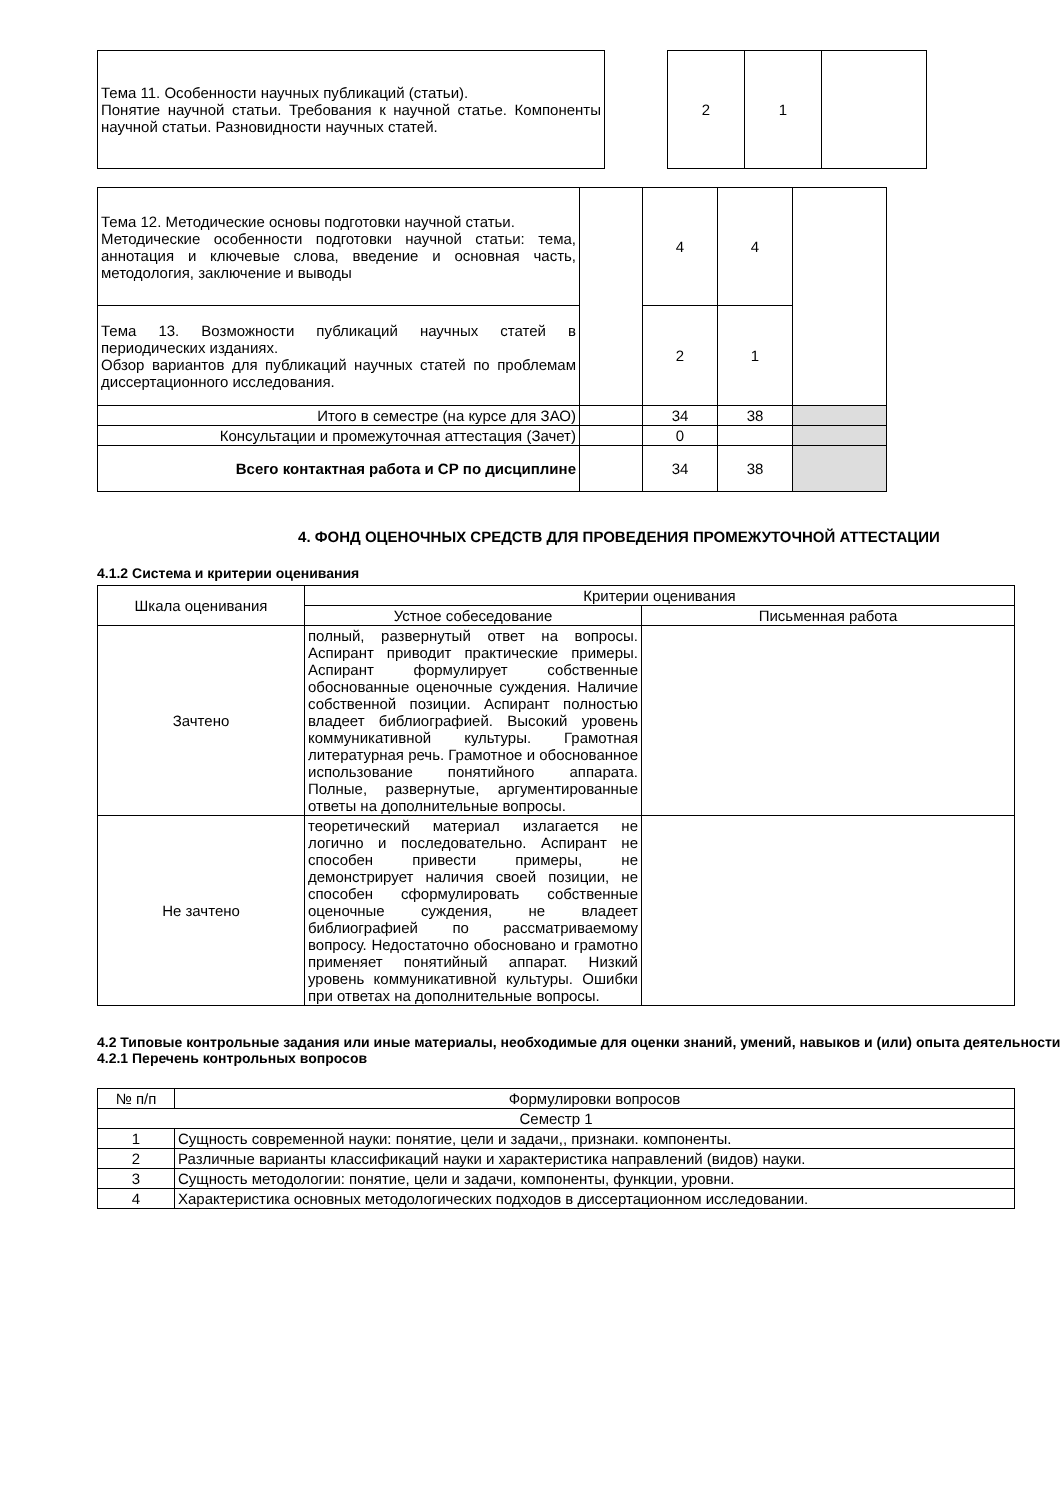| Тема 11. Особенности научных публикаций (статьи). Понятие научной статьи. Требования к научной статье. Компоненты научной статьи. Разновидности научных статей. | | 2 | 1 | |
| Тема 12. Методические основы подготовки научной статьи. Методические особенности подготовки научной статьи: тема, аннотация и ключевые слова, введение и основная часть, методология, заключение и выводы | | 4 | 4 | |
| Тема 13. Возможности публикаций научных статей в периодических изданиях. Обзор вариантов для публикаций научных статей по проблемам диссертационного исследования. | | 2 | 1 | |
| Итого в семестре (на курсе для ЗАО) | | 34 | 38 | |
| Консультации и промежуточная аттестация (Зачет) | | 0 | | |
| Всего контактная работа и СР по дисциплине | | 34 | 38 | |
4. ФОНД ОЦЕНОЧНЫХ СРЕДСТВ ДЛЯ ПРОВЕДЕНИЯ ПРОМЕЖУТОЧНОЙ АТТЕСТАЦИИ
4.1.2 Система и критерии оценивания
| Шкала оценивания | Критерии оценивания | |
| | Устное собеседование | Письменная работа |
| Зачтено | полный, развернутый ответ на вопросы. Аспирант приводит практические примеры. Аспирант формулирует собственные обоснованные оценочные суждения. Наличие собственной позиции. Аспирант полностью владеет библиографией. Высокий уровень коммуникативной культуры. Грамотная литературная речь. Грамотное и обоснованное использование понятийного аппарата. Полные, развернутые, аргументированные ответы на дополнительные вопросы. | |
| Не зачтено | теоретический материал излагается не логично и последовательно. Аспирант не способен привести примеры, не демонстрирует наличия своей позиции, не способен сформулировать собственные оценочные суждения, не владеет библиографией по рассматриваемому вопросу. Недостаточно обосновано и грамотно применяет понятийный аппарат. Низкий уровень коммуникативной культуры. Ошибки при ответах на дополнительные вопросы. | |
4.2 Типовые контрольные задания или иные материалы, необходимые для оценки знаний, умений, навыков и (или) опыта деятельности
4.2.1 Перечень контрольных вопросов
| № п/п | Формулировки вопросов |
| Семестр 1 | |
| 1 | Сущность современной науки: понятие, цели и задачи,, признаки. компоненты. |
| 2 | Различные варианты классификаций науки и характеристика направлений (видов) науки. |
| 3 | Сущность методологии: понятие, цели и задачи, компоненты, функции, уровни. |
| 4 | Характеристика основных методологических подходов в диссертационном исследовании. |